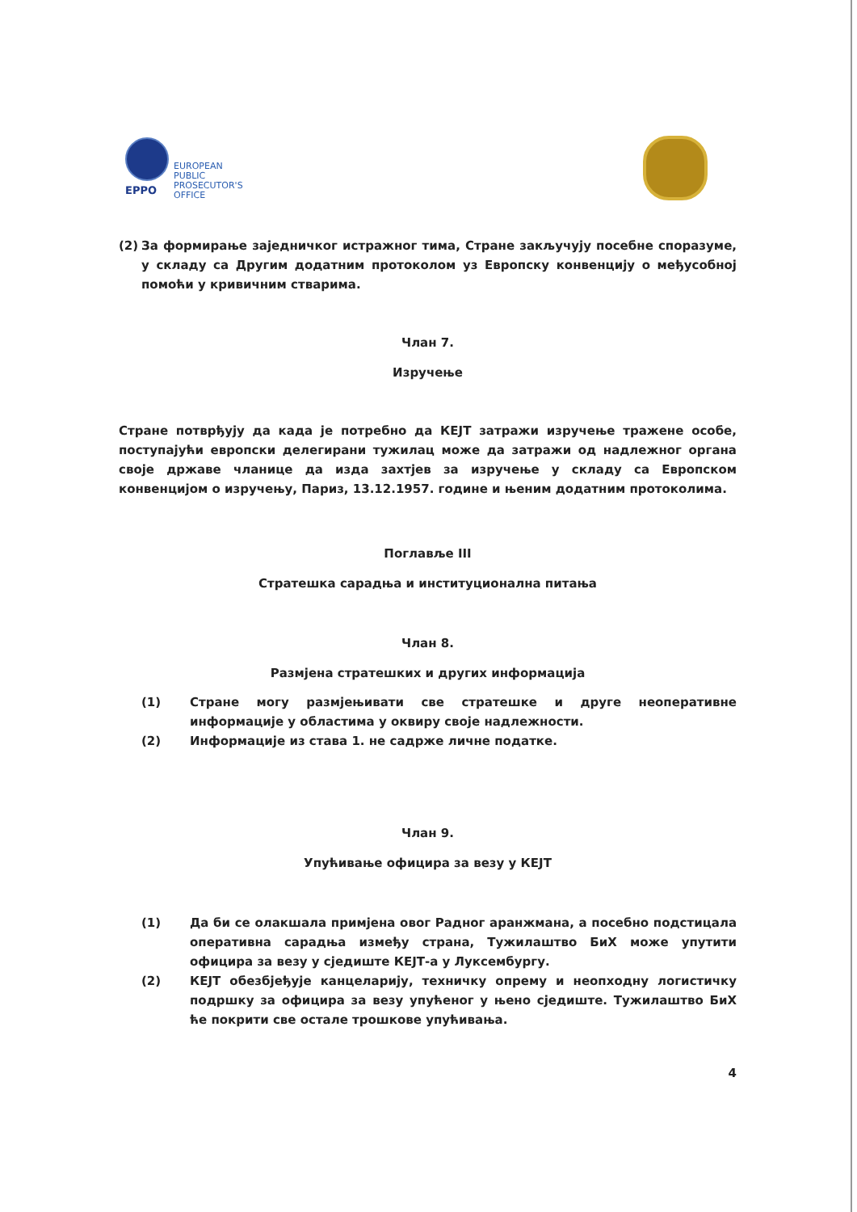EPPO
EUROPEAN
PUBLIC
PROSECUTOR'S
OFFICE
(2) За формирање заједничког истражног тима, Стране закључују посебне споразуме, у складу са Другим додатним протоколом уз Европску конвенцију о међусобној помоћи у кривичним стварима.
Члан 7.
Изручење
Стране потврђују да када је потребно да КЕЈТ затражи изручење тражене особе, поступајући европски делегирани тужилац може да затражи од надлежног органа своје државе чланице да изда захтјев за изручење у складу са Европском конвенцијом о изручењу, Париз, 13.12.1957. године и њеним додатним протоколима.
Поглавље III
Стратешка сарадња и институционална питања
Члан 8.
Размјена стратешких и других информација
(1) Стране могу размјењивати све стратешке и друге неоперативне информације у областима у оквиру своје надлежности.
(2) Информације из става 1. не садрже личне податке.
Члан 9.
Упућивање официра за везу у КЕЈТ
(1) Да би се олакшала примјена овог Радног аранжмана, а посебно подстицала оперативна сарадња између страна, Тужилаштво БиХ може упутити официра за везу у сједиште КЕЈТ-а у Луксембургу.
(2) КЕЈТ обезбјеђује канцеларију, техничку опрему и неопходну логистичку подршку за официра за везу упућеног у њено сједиште. Тужилаштво БиХ ће покрити све остале трошкове упућивања.
4